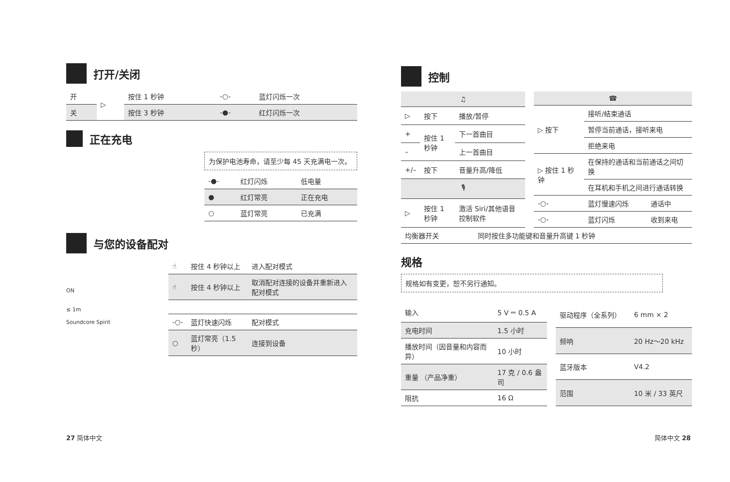打开/关闭
| 开 | ▷ | 按住 1 秒钟 | -○- | 蓝灯闪烁一次 |
| 关 | | 按住 3 秒钟 | -●- | 红灯闪烁一次 |
正在充电
为保护电池寿命，请至少每 45 天充满电一次。
| -●- | 红灯闪烁 | 低电量 |
| ● | 红灯常亮 | 正在充电 |
| ○ | 蓝灯常亮 | 已充满 |
与您的设备配对
ON
≤ 1m
Soundcore Spirit
| ☝ | 按住 4 秒钟以上 | 进入配对模式 |
| ☝ | 按住 4 秒钟以上 | 取消配对连接的设备并重新进入配对模式 |
| -○- | 蓝灯快速闪烁 | 配对模式 |
| ○ | 蓝灯常亮（1.5 秒） | 连接到设备 |
27 简体中文
控制
| ♫ | | |
| ▷ | 按下 | 播放/暂停 |
| + | 按住 1 秒钟 | 下一首曲目 |
| – | | 上一首曲目 |
| +/– | 按下 | 音量升高/降低 |
| 🎙 | | |
| ▷ | 按住 1 秒钟 | 激活 Siri/其他语音控制软件 |
| ☎ | | |
| ▷ 按下 | 接听/结束通话 | |
| | 暂停当前通话，接听来电 | |
| | 拒绝来电 | |
| ▷ 按住 1 秒钟 | 在保持的通话和当前通话之间切换 | |
| | 在耳机和手机之间进行通话转换 | |
| -○- | 蓝灯慢速闪烁 | 通话中 |
| -○- | 蓝灯闪烁 | 收到来电 |
| 均衡器开关 | 同时按住多功能键和音量升高键 1 秒钟 |
规格
规格如有变更，恕不另行通知。
| 输入 | 5 V ⎓ 0.5 A |
| 充电时间 | 1.5 小时 |
| 播放时间（因音量和内容而异） | 10 小时 |
| 重量 （产品净重） | 17 克 / 0.6 盎司 |
| 阻抗 | 16 Ω |
| 驱动程序（全系列） | 6 mm × 2 |
| 频响 | 20 Hz〜20 kHz |
| 蓝牙版本 | V4.2 |
| 范围 | 10 米 / 33 英尺 |
简体中文 28